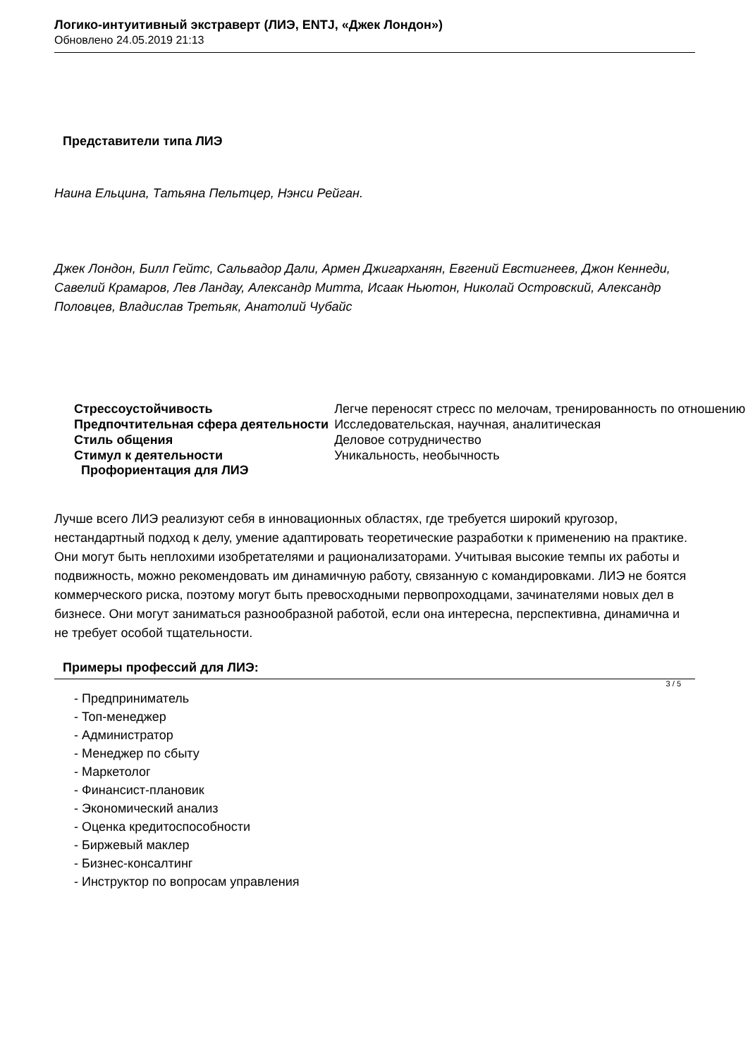Логико-интуитивный экстраверт (ЛИЭ, ENTJ, «Джек Лондон»)
Обновлено 24.05.2019 21:13
Представители типа ЛИЭ
Наина Ельцина, Татьяна Пельтцер, Нэнси Рейган.
Джек Лондон, Билл Гейтс, Сальвадор Дали, Армен Джигарханян, Евгений Евстигнеев, Джон Кеннеди, Савелий Крамаров, Лев Ландау, Александр Митта, Исаак Ньютон, Николай Островский, Александр Половцев, Владислав Третьяк, Анатолий Чубайс
| Стрессоустойчивость | Легче переносят стресс по мелочам, тренированность по отношению |
| Предпочтительная сфера деятельности | Исследовательская, научная, аналитическая |
| Стиль общения | Деловое сотрудничество |
| Стимул к деятельности | Уникальность, необычность |
Профориентация для ЛИЭ
Лучше всего ЛИЭ реализуют себя в инновационных областях, где требуется широкий кругозор, нестандартный подход к делу, умение адаптировать теоретические разработки к применению на практике. Они могут быть неплохими изобретателями и рационализаторами. Учитывая высокие темпы их работы и подвижность, можно рекомендовать им динамичную работу, связанную с командировками. ЛИЭ не боятся коммерческого риска, поэтому могут быть превосходными первопроходцами, зачинателями новых дел в бизнесе. Они могут заниматься разнообразной работой, если она интересна, перспективна, динамична и не требует особой тщательности.
Примеры профессий для ЛИЭ:
- Предприниматель
- Топ-менеджер
- Администратор
- Менеджер по сбыту
- Маркетолог
- Финансист-плановик
- Экономический анализ
- Оценка кредитоспособности
- Биржевый маклер
- Бизнес-консалтинг
- Инструктор по вопросам управления
3 / 5